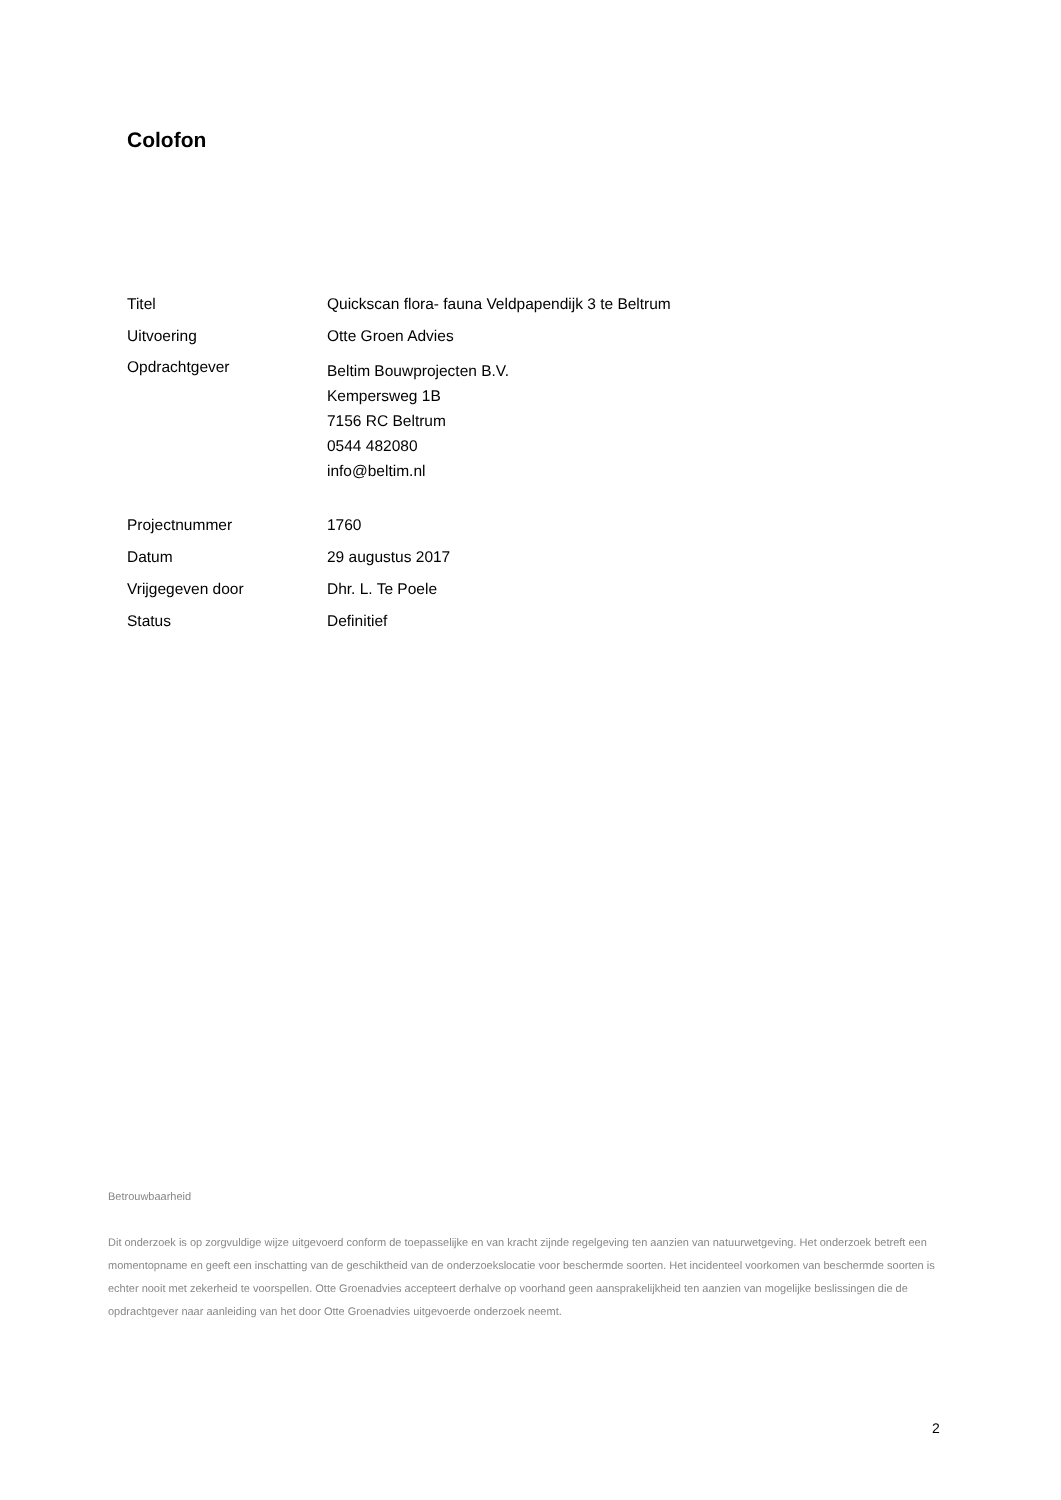Colofon
Titel Quickscan flora- fauna Veldpapendijk 3 te Beltrum
Uitvoering Otte Groen Advies
Opdrachtgever
Beltim Bouwprojecten B.V.
Kempersweg 1B
7156 RC Beltrum
0544 482080
info@beltim.nl
Projectnummer 1760
Datum 29 augustus 2017
Vrijgegeven door Dhr. L. Te Poele
Status Definitief
Betrouwbaarheid
Dit onderzoek is op zorgvuldige wijze uitgevoerd conform de toepasselijke en van kracht zijnde regelgeving ten aanzien van natuurwetgeving. Het onderzoek betreft een momentopname en geeft een inschatting van de geschiktheid van de onderzoekslocatie voor beschermde soorten. Het incidenteel voorkomen van beschermde soorten is echter nooit met zekerheid te voorspellen. Otte Groenadvies accepteert derhalve op voorhand geen aansprakelijkheid ten aanzien van mogelijke beslissingen die de opdrachtgever naar aanleiding van het door Otte Groenadvies uitgevoerde onderzoek neemt.
2